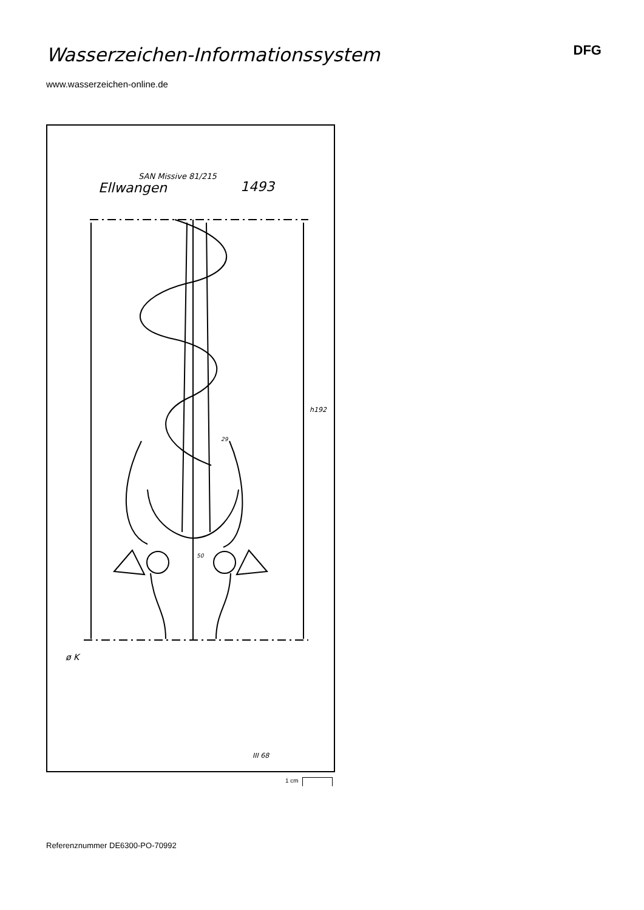Wasserzeichen-Informationssystem
DFG
www.wasserzeichen-online.de
SAN Missive 81/215
Ellwangen 1493
h192
29
50
ø K
III 68
1 cm
Referenznummer DE6300-PO-70992